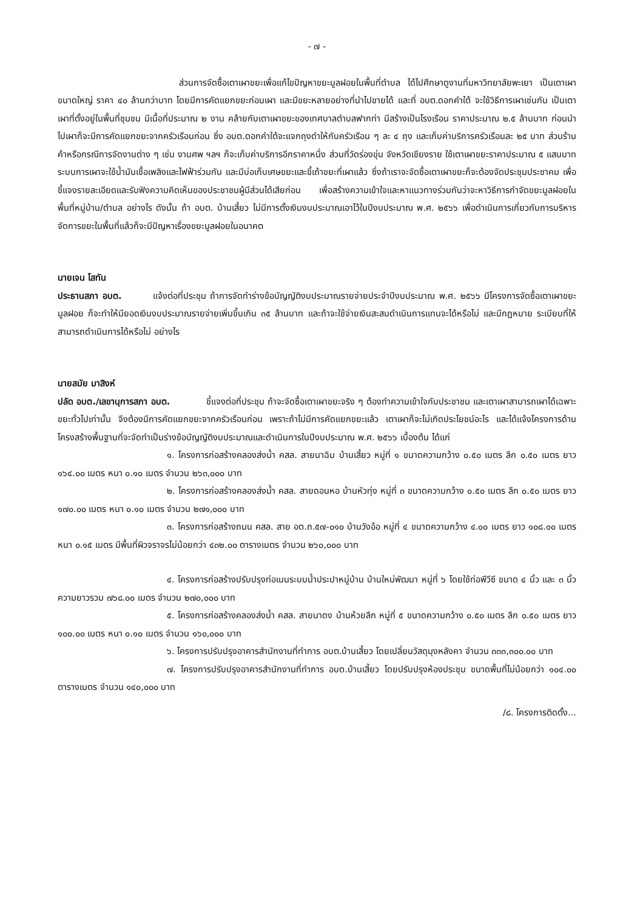- ๗ -
ส่วนการจัดซื้อเตาเผาขยะเพื่อแก้ไขปัญหาขยะมูลฝอยในพื้นที่ตำบล ได้ไปศึกษาดูงานที่มหาวิทยาลัยพะเยา เป็นเตาเผาขนาดใหญ่ ราคา ๔๐ ล้านกว่าบาท โดยมีการคัดแยกขยะก่อนเผา และมีขยะหลายอย่างที่นำไปขายได้ และที่ อบต.ดอกคำใต้ จะใช้วิธีการเผาเช่นกัน เป็นเตาเผาที่ตั้งอยู่ในพื้นที่ชุมชน มีเนื้อที่ประมาณ ๒ งาน คล้ายกับเตาเผาขยะของเทศบาลตำบลฟากท่า มีสร้างเป็นโรงเรือน ราคาประมาณ ๒.๕ ล้านบาท ก่อนนำไปเผาก็จะมีการคัดแยกขยะจากครัวเรือนก่อน ซึ่ง อบต.ดอกคำใต้จะแจกถุงดำให้กับครัวเรือน ๆ ละ ๔ ถุง และเก็บค่าบริการครัวเรือนละ ๒๕ บาท ส่วนร้านค้าหรือกรณีการจัดงานต่าง ๆ เช่น งานศพ ฯลฯ ก็จะเก็บค่าบริการอีกราคาหนึ่ง ส่วนที่วัดร่องขุ่น จังหวัดเชียงราย ใช้เตาเผาขยะราคาประมาณ ๕ แสนบาท ระบบการเผาจะใช้น้ำมันเชื้อเพลิงและไฟฟ้าร่วมกัน และมีบ่อเก็บเศษขยะและขี้เถ้าขยะที่เผาแล้ว ซึ่งถ้าเราจะจัดซื้อเตาเผาขยะก็จะต้องจัดประชุมประชาคม เพื่อชี้แจงรายละเอียดและรับฟังความคิดเห็นของประชาชนผู้มีส่วนได้เสียก่อน เพื่อสร้างความเข้าใจและหาแนวทางร่วมกันว่าจะหาวิธีการกำจัดขยะมูลฝอยในพื้นที่หมู่บ้าน/ตำบล อย่างไร ดังนั้น ถ้า อบต. บ้านเสี้ยว ไม่มีการตั้งเงินงบประมาณเอาไว้ในปีงบประมาณ พ.ศ. ๒๕๖๖ เพื่อดำเนินการเกี่ยวกับการบริหารจัดการขยะในพื้นที่แล้วก็จะมีปัญหาเรื่องขยะมูลฝอยในอนาคต
นายเจน โสทัน
ประธานสภา อบต. แจ้งต่อที่ประชุม ถ้าการจัดทำร่างข้อบัญญัติงบประมาณรายจ่ายประจำปีงบประมาณ พ.ศ. ๒๕๖๖ มีโครงการจัดซื้อเตาเผาขยะมูลฝอย ก็จะทำให้มียอดเงินงบประมาณรายจ่ายเพิ่มขึ้นเกิน ๓๕ ล้านบาท และถ้าจะใช้จ่ายเงินสะสมดำเนินการแทนจะได้หรือไม่ และมีกฎหมาย ระเบียบที่ให้สามารถดำเนินการได้หรือไม่ อย่างไร
นายสมัย มาสิงห์
ปลัด อบต./เลขานุการสภา อบต. ชี้แจงต่อที่ประชุม ถ้าจะจัดซื้อเตาเผาขยะจริง ๆ ต้องทำความเข้าใจกับประชาชน และเตาเผาสามารถเผาได้เฉพาะขยะทั่วไปเท่านั้น จึงต้องมีการคัดแยกขยะจากครัวเรือนก่อน เพราะถ้าไม่มีการคัดแยกขยะแล้ว เตาเผาก็จะไม่เกิดประโยชน์อะไร และได้แจ้งโครงการด้านโครงสร้างพื้นฐานที่จะจัดทำเป็นร่างข้อบัญญัติงบประมาณและดำเนินการในปีงบประมาณ พ.ศ. ๒๕๖๖ เบื้องต้น ได้แก่
๑. โครงการก่อสร้างคลองส่งน้ำ คสล. สายนาฉิม บ้านเสี้ยว หมู่ที่ ๑ ขนาดความกว้าง ๐.๕๐ เมตร ลึก ๐.๕๐ เมตร ยาว ๑๖๔.๐๐ เมตร หนา ๐.๑๐ เมตร จำนวน ๒๖๓,๐๐๐ บาท
๒. โครงการก่อสร้างคลองส่งน้ำ คสล. สายดอนหอ บ้านหัวทุ่ง หมู่ที่ ๓ ขนาดความกว้าง ๐.๕๐ เมตร ลึก ๐.๕๐ เมตร ยาว ๑๗๐.๐๐ เมตร หนา ๐.๑๐ เมตร จำนวน ๒๗๑,๐๐๐ บาท
๓. โครงการก่อสร้างถนน คสล. สาย อต.ถ.๕๗-๐๑๐ บ้านวังอ้อ หมู่ที่ ๔ ขนาดความกว้าง ๔.๐๐ เมตร ยาว ๑๐๘.๐๐ เมตร หนา ๐.๑๕ เมตร มีพื้นที่ผิวจราจรไม่น้อยกว่า ๔๓๒.๐๐ ตารางเมตร จำนวน ๒๖๐,๐๐๐ บาท
๔. โครงการก่อสร้างปรับปรุงท่อเมนระบบน้ำประปาหมู่บ้าน บ้านใหม่พัฒนา หมู่ที่ ๖ โดยใช้ท่อพีวีซี ขนาด ๔ นิ้ว และ ๓ นิ้ว ความยาวรวม ๗๖๘.๐๐ เมตร จำนวน ๒๗๐,๐๐๐ บาท
๕. โครงการก่อสร้างคลองส่งน้ำ คสล. สายนาดง บ้านห้วยลึก หมู่ที่ ๕ ขนาดความกว้าง ๐.๕๐ เมตร ลึก ๐.๕๐ เมตร ยาว ๑๐๐.๐๐ เมตร หนา ๐.๑๐ เมตร จำนวน ๑๖๐,๐๐๐ บาท
๖. โครงการปรับปรุงอาคารสำนักงานที่ทำการ อบต.บ้านเสี้ยว โดยเปลี่ยนวัสดุมุงหลังคา จำนวน ๓๓๓,๓๐๐.๐๐ บาท
๗. โครงการปรับปรุงอาคารสำนักงานที่ทำการ อบต.บ้านเสี้ยว โดยปรับปรุงห้องประชุม ขนาดพื้นที่ไม่น้อยกว่า ๑๐๔.๐๐ ตารางเมตร จำนวน ๑๔๐,๐๐๐ บาท
/๘. โครงการติดตั้ง...